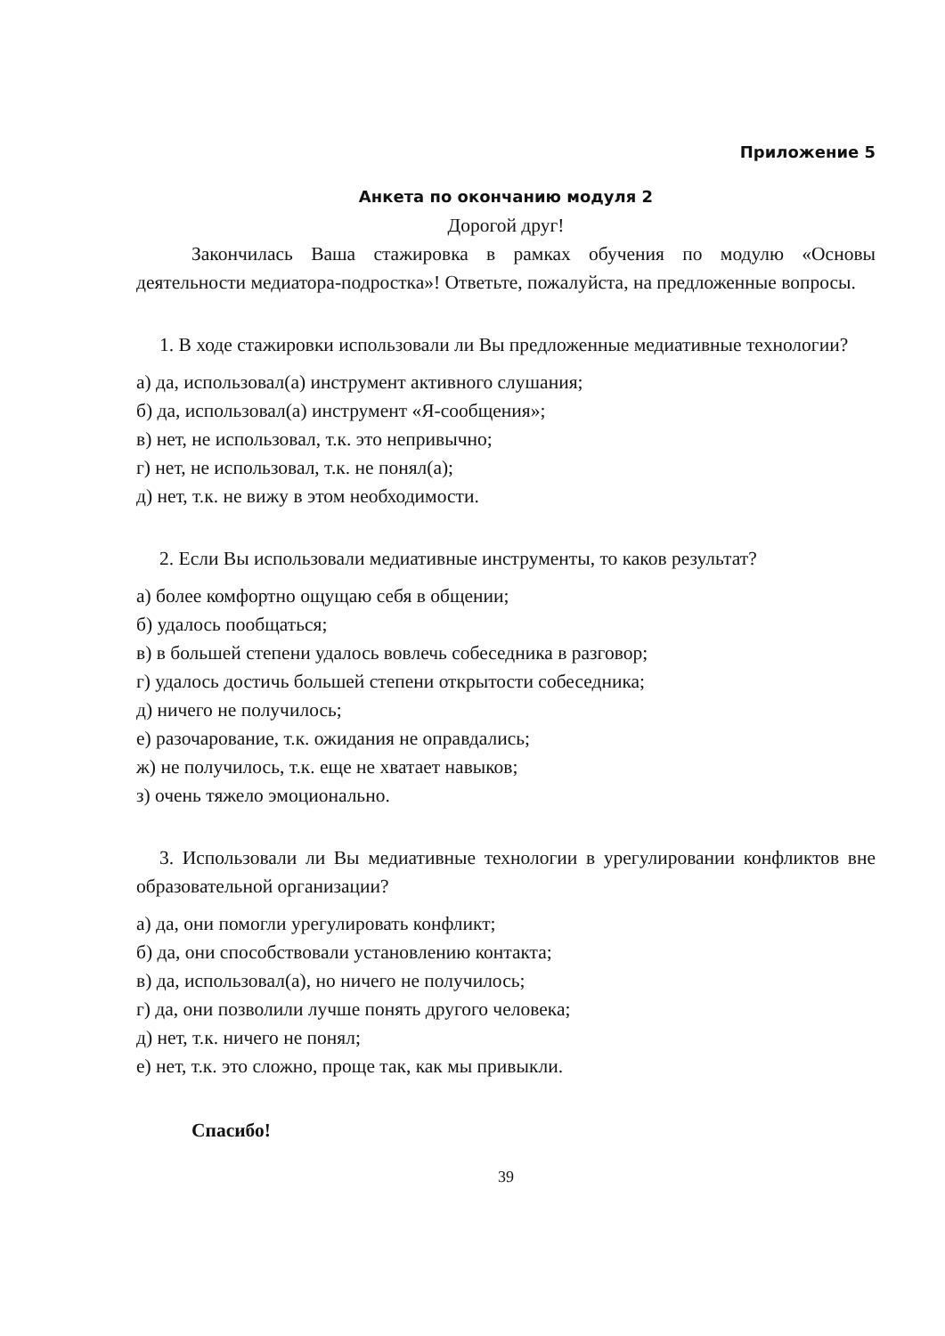Приложение 5
Анкета по окончанию модуля 2
Дорогой друг!
Закончилась Ваша стажировка в рамках обучения по модулю «Основы деятельности медиатора-подростка»! Ответьте, пожалуйста, на предложенные вопросы.
1. В ходе стажировки использовали ли Вы предложенные медиативные технологии?
а) да, использовал(а) инструмент активного слушания;
б) да, использовал(а) инструмент «Я-сообщения»;
в) нет, не использовал, т.к. это непривычно;
г) нет, не использовал, т.к. не понял(а);
д) нет, т.к. не вижу в этом необходимости.
2. Если Вы использовали медиативные инструменты, то каков результат?
а) более комфортно ощущаю себя в общении;
б) удалось пообщаться;
в) в большей степени удалось вовлечь собеседника в разговор;
г) удалось достичь большей степени открытости собеседника;
д) ничего не получилось;
е) разочарование, т.к. ожидания не оправдались;
ж) не получилось, т.к. еще не хватает навыков;
з) очень тяжело эмоционально.
3. Использовали ли Вы медиативные технологии в урегулировании конфликтов вне образовательной организации?
а) да, они помогли урегулировать конфликт;
б) да, они способствовали установлению контакта;
в) да, использовал(а), но ничего не получилось;
г) да, они позволили лучше понять другого человека;
д) нет, т.к. ничего не понял;
е) нет, т.к. это сложно, проще так, как мы привыкли.
Спасибо!
39